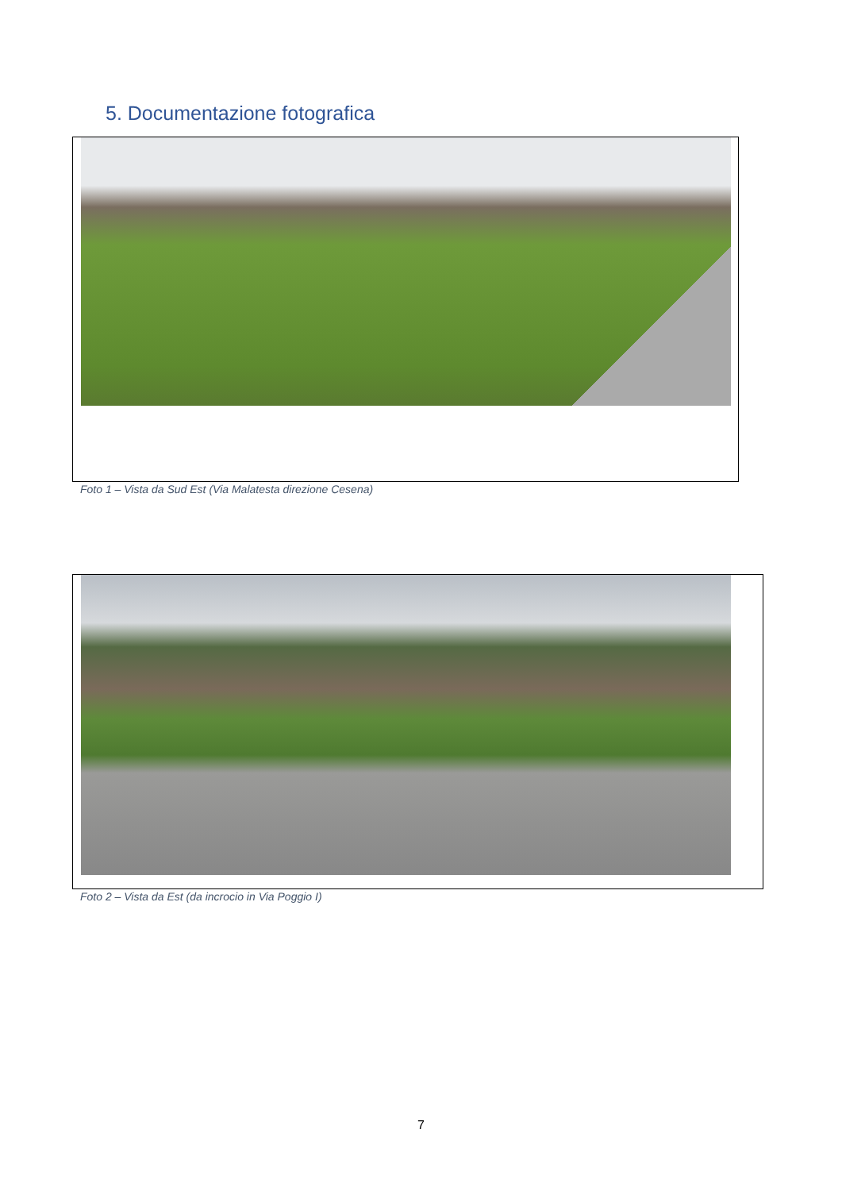5. Documentazione fotografica
Foto 1 – Vista da Sud Est (Via Malatesta direzione Cesena)
Foto 2 – Vista da Est (da incrocio in Via Poggio I)
7